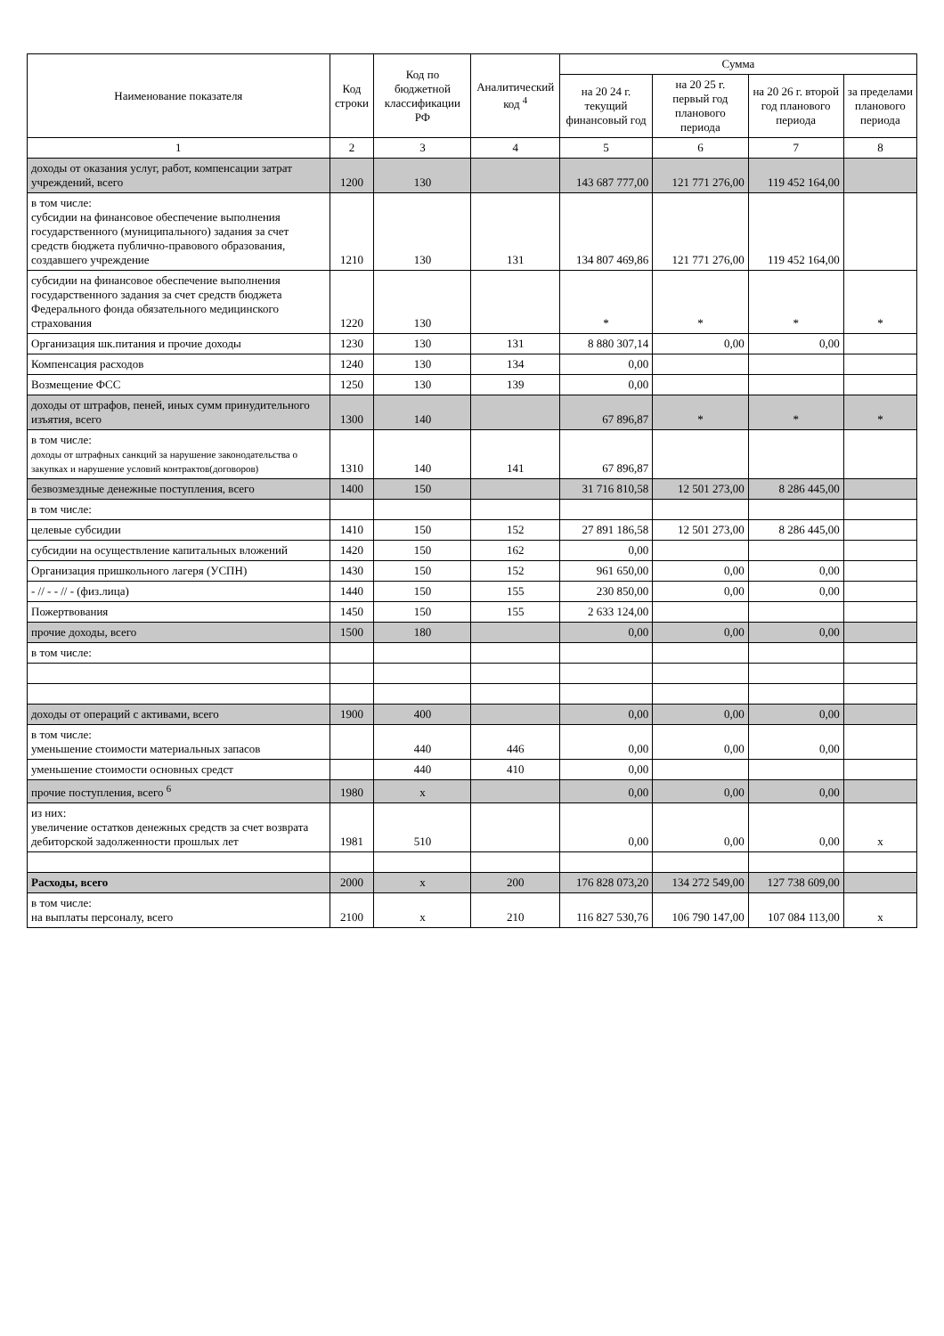| Наименование показателя | Код строки | Код по бюджетной классификации РФ | Аналитический код <sup>4</sup> | Сумма | | | |
| --- | --- | --- | --- | --- | --- | --- | --- |
| | | | | на 20 24 г. текущий финансовый год | на 20 25 г. первый год планового периода | на 20 26 г. второй год планового периода | за пределами планового периода |
| 1 | 2 | 3 | 4 | 5 | 6 | 7 | 8 |
| доходы от оказания услуг, работ, компенсации затрат учреждений, всего | 1200 | 130 | | 143 687 777,00 | 121 771 276,00 | 119 452 164,00 | |
| в том числе: субсидии на финансовое обеспечение выполнения государственного (муниципального) задания за счет средств бюджета публично-правового образования, создавшего учреждение | 1210 | 130 | 131 | 134 807 469,86 | 121 771 276,00 | 119 452 164,00 | |
| субсидии на финансовое обеспечение выполнения государственного задания за счет средств бюджета Федерального фонда обязательного медицинского страхования | 1220 | 130 | | * | * | * | * |
| Организация шк.питания и прочие доходы | 1230 | 130 | 131 | 8 880 307,14 | 0,00 | 0,00 | |
| Компенсация расходов | 1240 | 130 | 134 | 0,00 | | | |
| Возмещение ФСС | 1250 | 130 | 139 | 0,00 | | | |
| доходы от штрафов, пеней, иных сумм принудительного изъятия, всего | 1300 | 140 | | 67 896,87 | * | * | * |
| в том числе: доходы от штрафных санкций за нарушение законодательства о закупках и нарушение условий контрактов(договоров) | 1310 | 140 | 141 | 67 896,87 | | | |
| безвозмездные денежные поступления, всего | 1400 | 150 | | 31 716 810,58 | 12 501 273,00 | 8 286 445,00 | |
| в том числе: | | | | | | | |
| целевые субсидии | 1410 | 150 | 152 | 27 891 186,58 | 12 501 273,00 | 8 286 445,00 | |
| субсидии на осуществление капитальных вложений | 1420 | 150 | 162 | 0,00 | | | |
| Организация пришкольного лагеря (УСПН) | 1430 | 150 | 152 | 961 650,00 | 0,00 | 0,00 | |
| - // - - // - (физ.лица) | 1440 | 150 | 155 | 230 850,00 | 0,00 | 0,00 | |
| Пожертвования | 1450 | 150 | 155 | 2 633 124,00 | | | |
| прочие доходы, всего | 1500 | 180 | | 0,00 | 0,00 | 0,00 | |
| в том числе: | | | | | | | |
| доходы от операций с активами, всего | 1900 | 400 | | 0,00 | 0,00 | 0,00 | |
| в том числе: уменьшение стоимости материальных запасов | | 440 | 446 | 0,00 | 0,00 | 0,00 | |
| уменьшение стоимости основных средст | | 440 | 410 | 0,00 | | | |
| прочие поступления, всего <sup>6</sup> | 1980 | х | | 0,00 | 0,00 | 0,00 | |
| из них: увеличение остатков денежных средств за счет возврата дебиторской задолженности прошлых лет | 1981 | 510 | | 0,00 | 0,00 | 0,00 | х |
| Расходы, всего | 2000 | х | 200 | 176 828 073,20 | 134 272 549,00 | 127 738 609,00 | |
| в том числе: на выплаты персоналу, всего | 2100 | х | 210 | 116 827 530,76 | 106 790 147,00 | 107 084 113,00 | х |